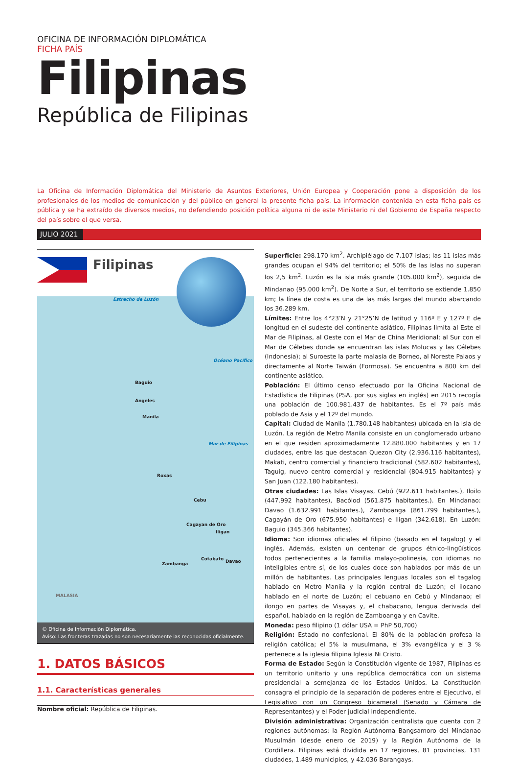OFICINA DE INFORMACIÓN DIPLOMÁTICA
FICHA PAÍS
Filipinas
República de Filipinas
La Oficina de Información Diplomática del Ministerio de Asuntos Exteriores, Unión Europea y Cooperación pone a disposición de los profesionales de los medios de comunicación y del público en general la presente ficha país. La información contenida en esta ficha país es pública y se ha extraído de diversos medios, no defendiendo posición política alguna ni de este Ministerio ni del Gobierno de España respecto del país sobre el que versa.
JULIO 2021
Filipinas
Estrecho de Luzón
Océano Pacífico
Baguio
Angeles
Manila
Mar de Filipinas
Roxas
Cebu
Cagayan de Oro
Iligan
Zambanga
Cotabato Davao
MALASIA
© Oficina de Información Diplomática.
Aviso: Las fronteras trazadas no son necesariamente las reconocidas oficialmente.
1. DATOS BÁSICOS
1.1. Características generales
Nombre oficial: República de Filipinas.
Superficie: 298.170 km<sup>2</sup>. Archipiélago de 7.107 islas; las 11 islas más grandes ocupan el 94% del territorio; el 50% de las islas no superan los 2,5 km<sup>2</sup>. Luzón es la isla más grande (105.000 km<sup>2</sup>), seguida de Mindanao (95.000 km<sup>2</sup>). De Norte a Sur, el territorio se extiende 1.850 km; la línea de costa es una de las más largas del mundo abarcando los 36.289 km.
Límites: Entre los 4°23’N y 21°25’N de latitud y 116º E y 127º E de longitud en el sudeste del continente asiático, Filipinas limita al Este el Mar de Filipinas, al Oeste con el Mar de China Meridional; al Sur con el Mar de Célebes donde se encuentran las islas Molucas y las Célebes (Indonesia); al Suroeste la parte malasia de Borneo, al Noreste Palaos y directamente al Norte Taiwán (Formosa). Se encuentra a 800 km del continente asiático.
Población: El último censo efectuado por la Oficina Nacional de Estadística de Filipinas (PSA, por sus siglas en inglés) en 2015 recogía una población de 100.981.437 de habitantes. Es el 7º país más poblado de Asia y el 12º del mundo.
Capital: Ciudad de Manila (1.780.148 habitantes) ubicada en la isla de Luzón. La región de Metro Manila consiste en un conglomerado urbano en el que residen aproximadamente 12.880.000 habitantes y en 17 ciudades, entre las que destacan Quezon City (2.936.116 habitantes), Makati, centro comercial y financiero tradicional (582.602 habitantes), Taguig, nuevo centro comercial y residencial (804.915 habitantes) y San Juan (122.180 habitantes).
Otras ciudades: Las Islas Visayas, Cebú (922.611 habitantes.), Iloilo (447.992 habitantes), Bacólod (561.875 habitantes.). En Mindanao: Davao (1.632.991 habitantes.), Zamboanga (861.799 habitantes.), Cagayán de Oro (675.950 habitantes) e Iligan (342.618). En Luzón: Baguio (345.366 habitantes).
Idioma: Son idiomas oficiales el filipino (basado en el tagalog) y el inglés. Además, existen un centenar de grupos étnico-lingüísticos todos pertenecientes a la familia malayo-polinesia, con idiomas no inteligibles entre sí, de los cuales doce son hablados por más de un millón de habitantes. Las principales lenguas locales son el tagalog hablado en Metro Manila y la región central de Luzón; el ilocano hablado en el norte de Luzón; el cebuano en Cebú y Mindanao; el ilongo en partes de Visayas y, el chabacano, lengua derivada del español, hablado en la región de Zamboanga y en Cavite.
Moneda: peso filipino (1 dólar USA = PhP 50,700)
Religión: Estado no confesional. El 80% de la población profesa la religión católica; el 5% la musulmana, el 3% evangélica y el 3 % pertenece a la iglesia filipina Iglesia Ni Cristo.
Forma de Estado: Según la Constitución vigente de 1987, Filipinas es un territorio unitario y una república democrática con un sistema presidencial a semejanza de los Estados Unidos. La Constitución consagra el principio de la separación de poderes entre el Ejecutivo, el Legislativo con un Congreso bicameral (Senado y Cámara de Representantes) y el Poder judicial independiente.
División administrativa: Organización centralista que cuenta con 2 regiones autónomas: la Región Autónoma Bangsamoro del Mindanao Musulmán (desde enero de 2019) y la Región Autónoma de la Cordillera. Filipinas está dividida en 17 regiones, 81 provincias, 131 ciudades, 1.489 municipios, y 42.036 Barangays.